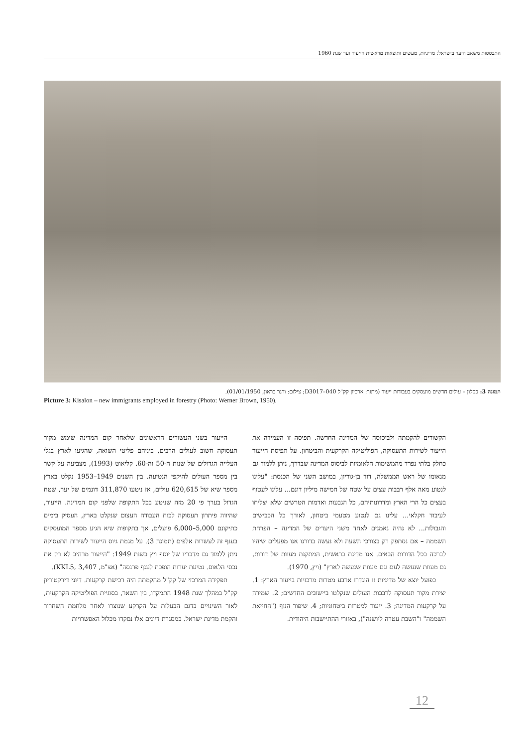התבססות משאב היער בישראל: מדיניות, מעשים ותוצאות מראשית הייעור ועד שנת 1960
תמונה 3: כסלון – עולים חדשים מועסקים בעבודות ייעור (מתוך: ארכיון קק"ל D3017–040; צילום: ורנר בראון, 01/01/1950).
Picture 3: Kisalon – new immigrants employed in forestry (Photo: Werner Brown, 1950).
הקשורים להקמתה ולביסוסה של המדינה החדשה. תפיסה זו העמידה את הייעור לשירות התעסוקה, הפוליטיקה הקרקעית והביטחון. על תפיסת הייעור כחלק בלתי נפרד מהמשימות הלאומיות לביסוס המדינה שבדרך, ניתן ללמוד גם מנאומו של ראש הממשלה, דוד בן-גוריון, במושב השני של הכנסת: "עלינו לנטוע מאה אלף רבבות עצים על שטח של חמישה מיליון דונם... עלינו לעטוף בעצים כל הרי הארץ ומדרונותיהם, כל הגבעות ואדמות הטרשים שלא יצליחו לעיבוד חקלאי... עלינו גם לנטוע מטעמי ביטחון, לאורך כל הכבישים והגבולות... לא נהיה נאמנים לאחד משני היעדים של המדינה – הפרחת השממה – אם נסתפק רק בצורכי השעה ולא נעשה בדורנו אנו מפעלים שיהיו לברכה בכל הדורות הבאים. אנו מדינת בראשית, המתקנת מעוות של דורות, גם מעוות שנעשה לעם וגם מעוות שנעשה לארץ" (ויץ, 1970).
כפועל יוצא של מדיניות זו הוגדרו ארבע מטרות מרכזיות בייעור הארץ: 1. יצירת מקור תעסוקה לרבבות העולים שנקלטו ביישובים החדשים; 2. שמירה על קרקעות המדינה; 3. ייעור למטרות ביטחוניות; 4. שיפור הנוף ("החייאת השממה" ו"השבת עטרה ליושנה"), באזורי ההתיישבות היהודית.
הייעור בשני העשורים הראשונים שלאחר קום המדינה שימש מקור תעסוקה חשוב לעולים הרבים, ביניהם פליטי השואה, שהגיעו לארץ בגלי העלייה הגדולים של שנות ה-50 וה-60. קליאוט (1993), מצביעה על קשר בין מספר העולים להיקפי הנטיעה. בין השנים 1949–1953 נקלט בארץ מספר שיא של 620,615 עולים, אז ניטעו 311,870 דונמים של יער, שטח הגדול בערך פי 20 מזה שניטע בכל התקופה שלפני קום המדינה. הייעור, שהיווה פיתרון תעסוקה לכוח העבודה העצום שנקלט בארץ, העסיק בימים כתיקונם 5,000–6,000 פועלים, אך בתקופות שיא הגיע מספר המועסקים בענף זה לעשרות אלפים (תמונה 3). על מגמת גיוס הייעור לשירות התעסוקה ניתן ללמוד גם מדבריו של יוסף ויץ בשנת 1949: "הייעור מרהיב לא רק את נכסי הלאום. נטיעת יערות הופכת לענף פרנסה" (אצ"מ, KKL5, 3,407).
תפקידה המרכזי של קק"ל מהקמתה היה רכישת קרקעות. דיוני דירקטוריון קק"ל במהלך שנת 1948 התמקדו, בין השאר, בסוגיית הפוליטיקה הקרקעית, לאור השינויים בדגם הבעלות על הקרקע שנוצרו לאחר מלחמת השחרור והקמת מדינת ישראל. במסגרת דיונים אלו נסקרו מכלול האפשרויות
12